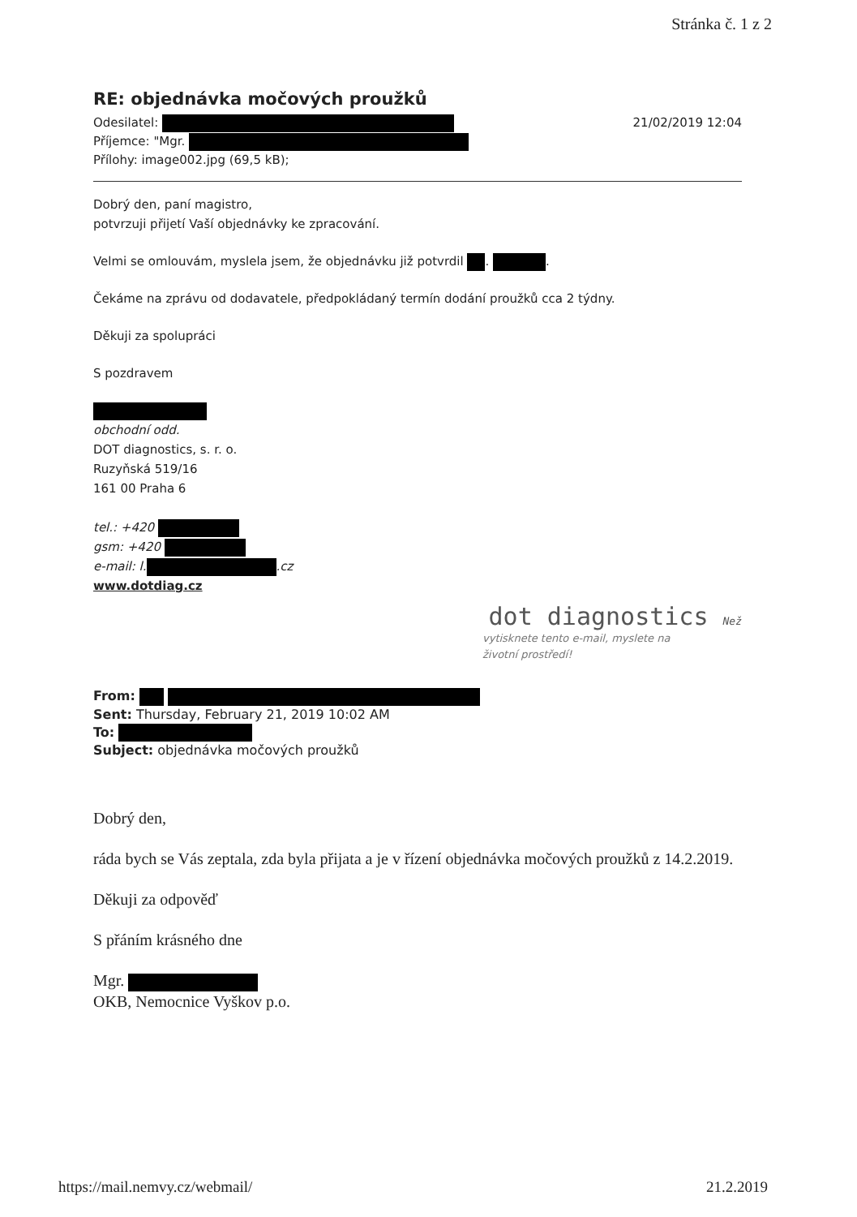Stránka č. 1 z 2
RE: objednávka močových proužků
Odesilatel:
Příjemce: "Mgr.
Přílohy: image002.jpg (69,5 kB);
21/02/2019 12:04
Dobrý den, paní magistro,
potvrzuji přijetí Vaší objednávky ke zpracování.
Velmi se omlouvám, myslela jsem, že objednávku již potvrdil . .
Čekáme na zprávu od dodavatele, předpokládaný termín dodání proužků cca 2 týdny.
Děkuji za spolupráci
S pozdravem
obchodní odd.
DOT diagnostics, s. r. o.
Ruzyňská 519/16
161 00 Praha 6
tel.: +420
gsm: +420
e-mail: l. .cz
www.dotdiag.cz
dot diagnostics Než
vytisknete tento e-mail, myslete na
životní prostředí!
From:
Sent: Thursday, February 21, 2019 10:02 AM
To:
Subject: objednávka močových proužků
Dobrý den,
ráda bych se Vás zeptala, zda byla přijata a je v řízení objednávka močových proužků z 14.2.2019.
Děkuji za odpověď
S přáním krásného dne
Mgr.
OKB, Nemocnice Vyškov p.o.
https://mail.nemvy.cz/webmail/ 21.2.2019